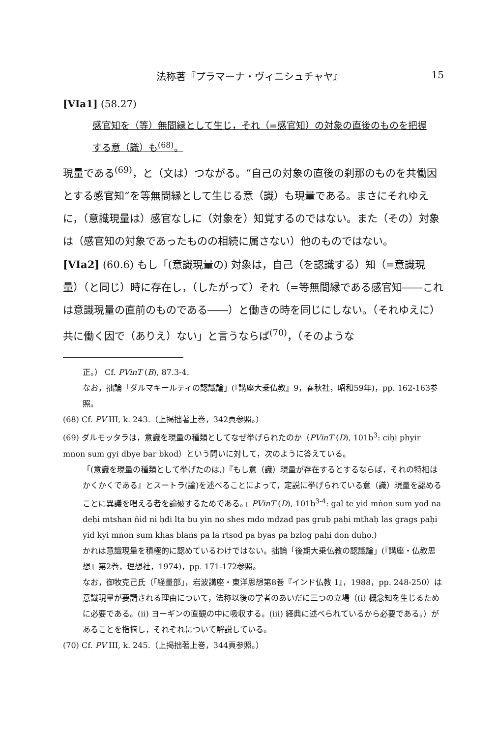法称著『プラマーナ・ヴィニシュチャヤ』 15
[VIa1] (58.27)
感官知を（等）無間縁として生じ，それ（=感官知）の対象の直後のものを把握する意（識）も<sup>(68)</sup>。
現量である<sup>(69)</sup>，と（文は）つながる。“自己の対象の直後の刹那のものを共働因とする感官知”を等無間縁として生じる意（識）も現量である。まさにそれゆえに，（意識現量は）感官なしに（対象を）知覚するのではない。また（その）対象は（感官知の対象であったものの相続に属さない）他のものではない。
[VIa2] (60.6) もし「(意識現量の) 対象は，自己（を認識する）知（=意識現量）（と同じ）時に存在し，（したがって）それ（=等無間縁である感官知――これは意識現量の直前のものである――）と働きの時を同じにしない。（それゆえに）共に働く因で（ありえ）ない」と言うならば<sup>(70)</sup>，（そのような
正。） Cf. PVinT (B), 87.3-4.
なお，拙論「ダルマキールティの認識論」(『講座大乗仏教』9，春秋社，昭和59年)，pp. 162-163参照。
(68) Cf. PV III, k. 243.（上掲拙著上巻，342頁参照。）
(69) ダルモッタラは，意識を現量の種類としてなぜ挙げられたのか（PVinT (D), 101b<sup>3</sup>: ciḥi phyir mṅon sum gyi dbye bar bkod）という問いに対して，次のように答えている。
「(意識を現量の種類として挙げたのは,)『もし意（識）現量が存在するとするならば，それの特相はかくかくである』とスートラ(論)を述べることによって，定説に挙げられている意（識）現量を認めることに異議を唱える者を論破するためである。」PVinT (D), 101b<sup>3-4</sup>: gal te yid mṅon sum yod na deḥi mtshan ñid ni ḥdi lta bu yin no shes mdo mdzad pas grub paḥi mthaḥ las grags paḥi yid kyi mṅon sum khas blaṅs pa la rtsod pa byas pa bzlog paḥi don duḥo.)
かれは意識現量を積極的に認めているわけではない。拙論「後期大乗仏教の認識論」(『講座・仏教思想』第2巻，理想社，1974)，pp. 171-172参照。
なお，御牧克己氏（「経量部」，岩波講座・東洋思想第8巻『インド仏教 1』，1988，pp. 248-250）は意識現量が要請される理由について，法称以後の学者のあいだに三つの立場（(i) 概念知を生じるために必要である。(ii) ヨーギンの直観の中に吸収する。(iii) 経典に述べられているから必要である。）があることを指摘し，それぞれについて解説している。
(70) Cf. PV III, k. 245.（上掲拙著上巻，344頁参照。）